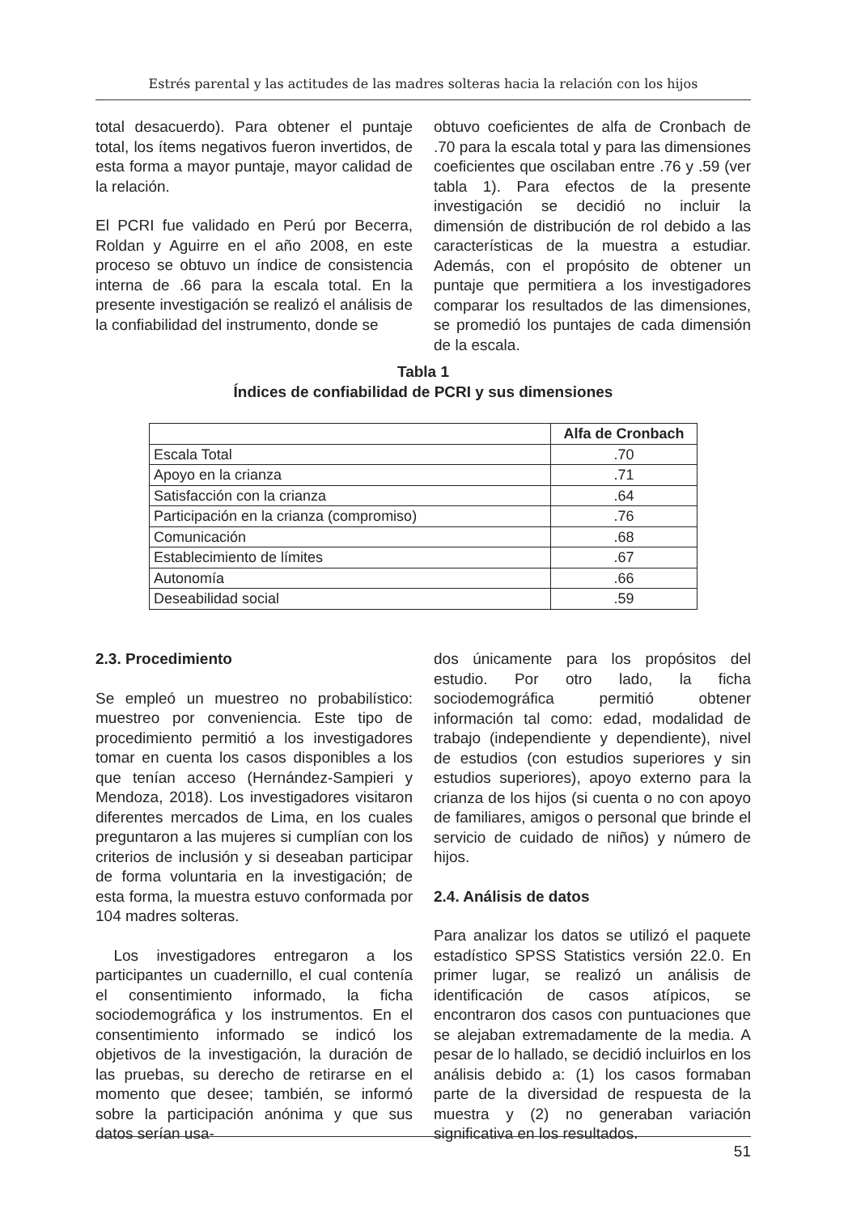Estrés parental y las actitudes de las madres solteras hacia la relación con los hijos
total desacuerdo). Para obtener el puntaje total, los ítems negativos fueron invertidos, de esta forma a mayor puntaje, mayor calidad de la relación.
El PCRI fue validado en Perú por Becerra, Roldan y Aguirre en el año 2008, en este proceso se obtuvo un índice de consistencia interna de .66 para la escala total. En la presente investigación se realizó el análisis de la confiabilidad del instrumento, donde se
obtuvo coeficientes de alfa de Cronbach de .70 para la escala total y para las dimensiones coeficientes que oscilaban entre .76 y .59 (ver tabla 1). Para efectos de la presente investigación se decidió no incluir la dimensión de distribución de rol debido a las características de la muestra a estudiar. Además, con el propósito de obtener un puntaje que permitiera a los investigadores comparar los resultados de las dimensiones, se promedió los puntajes de cada dimensión de la escala.
Tabla 1
Índices de confiabilidad de PCRI y sus dimensiones
| | Alfa de Cronbach |
| --- | --- |
| Escala Total | .70 |
| Apoyo en la crianza | .71 |
| Satisfacción con la crianza | .64 |
| Participación en la crianza (compromiso) | .76 |
| Comunicación | .68 |
| Establecimiento de límites | .67 |
| Autonomía | .66 |
| Deseabilidad social | .59 |
2.3. Procedimiento
Se empleó un muestreo no probabilístico: muestreo por conveniencia. Este tipo de procedimiento permitió a los investigadores tomar en cuenta los casos disponibles a los que tenían acceso (Hernández-Sampieri y Mendoza, 2018). Los investigadores visitaron diferentes mercados de Lima, en los cuales preguntaron a las mujeres si cumplían con los criterios de inclusión y si deseaban participar de forma voluntaria en la investigación; de esta forma, la muestra estuvo conformada por 104 madres solteras.
Los investigadores entregaron a los participantes un cuadernillo, el cual contenía el consentimiento informado, la ficha sociodemográfica y los instrumentos. En el consentimiento informado se indicó los objetivos de la investigación, la duración de las pruebas, su derecho de retirarse en el momento que desee; también, se informó sobre la participación anónima y que sus datos serían usa-
dos únicamente para los propósitos del estudio. Por otro lado, la ficha sociodemográfica permitió obtener información tal como: edad, modalidad de trabajo (independiente y dependiente), nivel de estudios (con estudios superiores y sin estudios superiores), apoyo externo para la crianza de los hijos (si cuenta o no con apoyo de familiares, amigos o personal que brinde el servicio de cuidado de niños) y número de hijos.
2.4. Análisis de datos
Para analizar los datos se utilizó el paquete estadístico SPSS Statistics versión 22.0. En primer lugar, se realizó un análisis de identificación de casos atípicos, se encontraron dos casos con puntuaciones que se alejaban extremadamente de la media. A pesar de lo hallado, se decidió incluirlos en los análisis debido a: (1) los casos formaban parte de la diversidad de respuesta de la muestra y (2) no generaban variación significativa en los resultados.
51